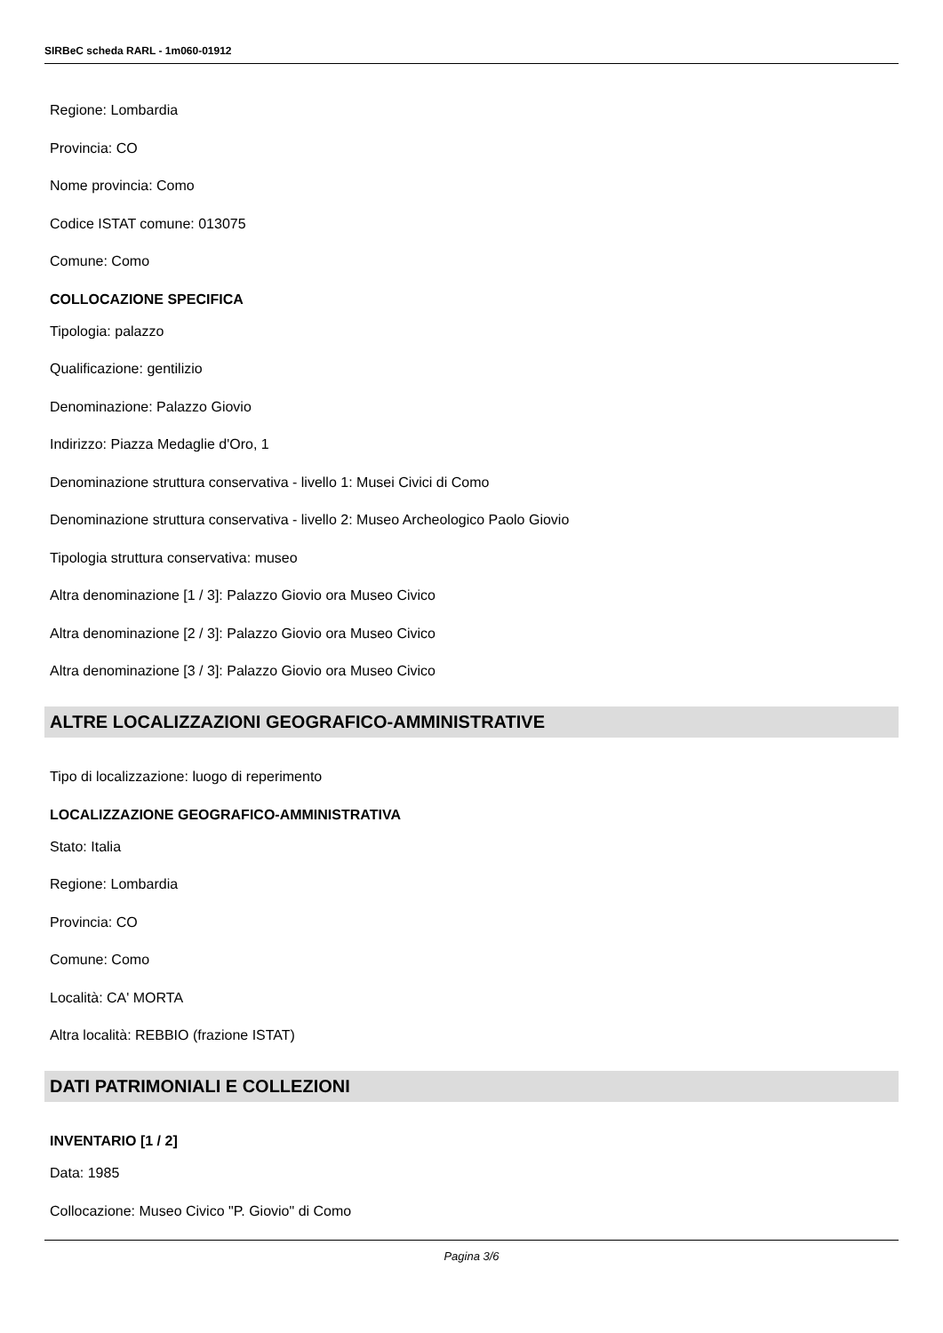SIRBeC scheda RARL - 1m060-01912
Regione: Lombardia
Provincia: CO
Nome provincia: Como
Codice ISTAT comune: 013075
Comune: Como
COLLOCAZIONE SPECIFICA
Tipologia: palazzo
Qualificazione: gentilizio
Denominazione: Palazzo Giovio
Indirizzo: Piazza Medaglie d'Oro, 1
Denominazione struttura conservativa - livello 1: Musei Civici di Como
Denominazione struttura conservativa - livello 2: Museo Archeologico Paolo Giovio
Tipologia struttura conservativa: museo
Altra denominazione [1 / 3]: Palazzo Giovio ora Museo Civico
Altra denominazione [2 / 3]: Palazzo Giovio ora Museo Civico
Altra denominazione [3 / 3]: Palazzo Giovio ora Museo Civico
ALTRE LOCALIZZAZIONI GEOGRAFICO-AMMINISTRATIVE
Tipo di localizzazione: luogo di reperimento
LOCALIZZAZIONE GEOGRAFICO-AMMINISTRATIVA
Stato: Italia
Regione: Lombardia
Provincia: CO
Comune: Como
Località: CA' MORTA
Altra località: REBBIO (frazione ISTAT)
DATI PATRIMONIALI E COLLEZIONI
INVENTARIO [1 / 2]
Data: 1985
Collocazione: Museo Civico "P. Giovio" di Como
Pagina 3/6